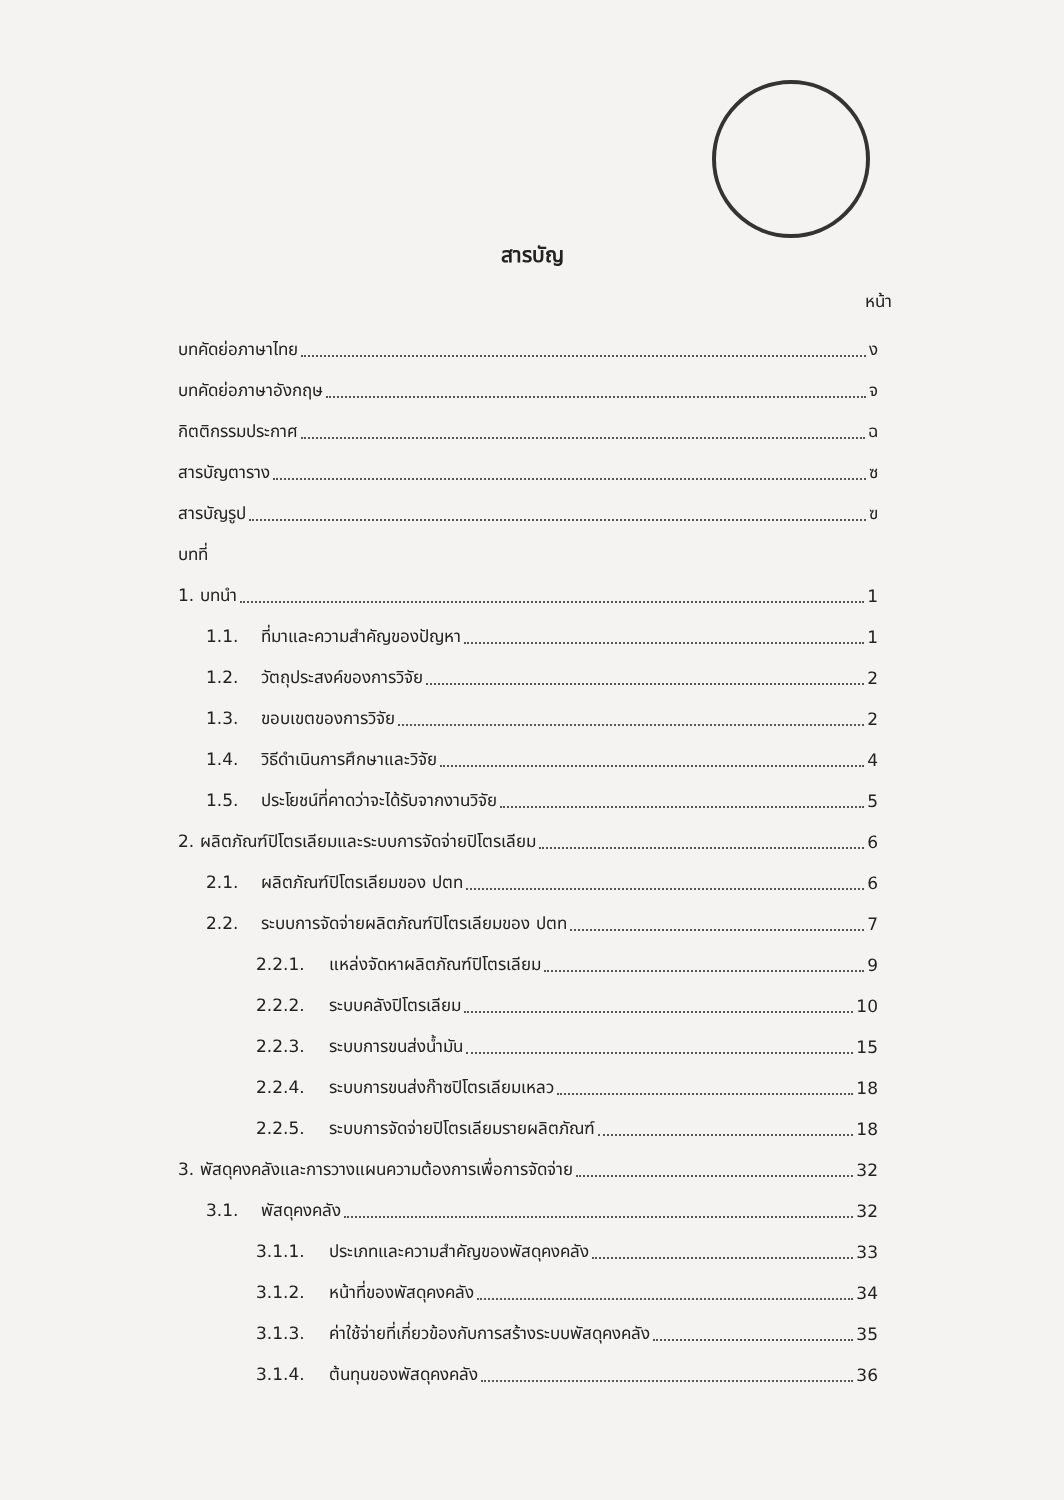สารบัญ
หน้า
บทคัดย่อภาษาไทย ง
บทคัดย่อภาษาอังกฤษ จ
กิตติกรรมประกาศ ฉ
สารบัญตาราง ซ
สารบัญรูป ฃ
บทที่
1. บทนำ 1
1.1. ที่มาและความสำคัญของปัญหา 1
1.2. วัตถุประสงค์ของการวิจัย 2
1.3. ขอบเขตของการวิจัย 2
1.4. วิธีดำเนินการศึกษาและวิจัย 4
1.5. ประโยชน์ที่คาดว่าจะได้รับจากงานวิจัย 5
2. ผลิตภัณฑ์ปิโตรเลียมและระบบการจัดจ่ายปิโตรเลียม 6
2.1. ผลิตภัณฑ์ปิโตรเลียมของ ปตท 6
2.2. ระบบการจัดจ่ายผลิตภัณฑ์ปิโตรเลียมของ ปตท 7
2.2.1. แหล่งจัดหาผลิตภัณฑ์ปิโตรเลียม 9
2.2.2. ระบบคลังปิโตรเลียม 10
2.2.3. ระบบการขนส่งน้ำมัน 15
2.2.4. ระบบการขนส่งก๊าซปิโตรเลียมเหลว 18
2.2.5. ระบบการจัดจ่ายปิโตรเลียมรายผลิตภัณฑ์ 18
3. พัสดุคงคลังและการวางแผนความต้องการเพื่อการจัดจ่าย 32
3.1. พัสดุคงคลัง 32
3.1.1. ประเภทและความสำคัญของพัสดุคงคลัง 33
3.1.2. หน้าที่ของพัสดุคงคลัง 34
3.1.3. ค่าใช้จ่ายที่เกี่ยวข้องกับการสร้างระบบพัสดุคงคลัง 35
3.1.4. ต้นทุนของพัสดุคงคลัง 36